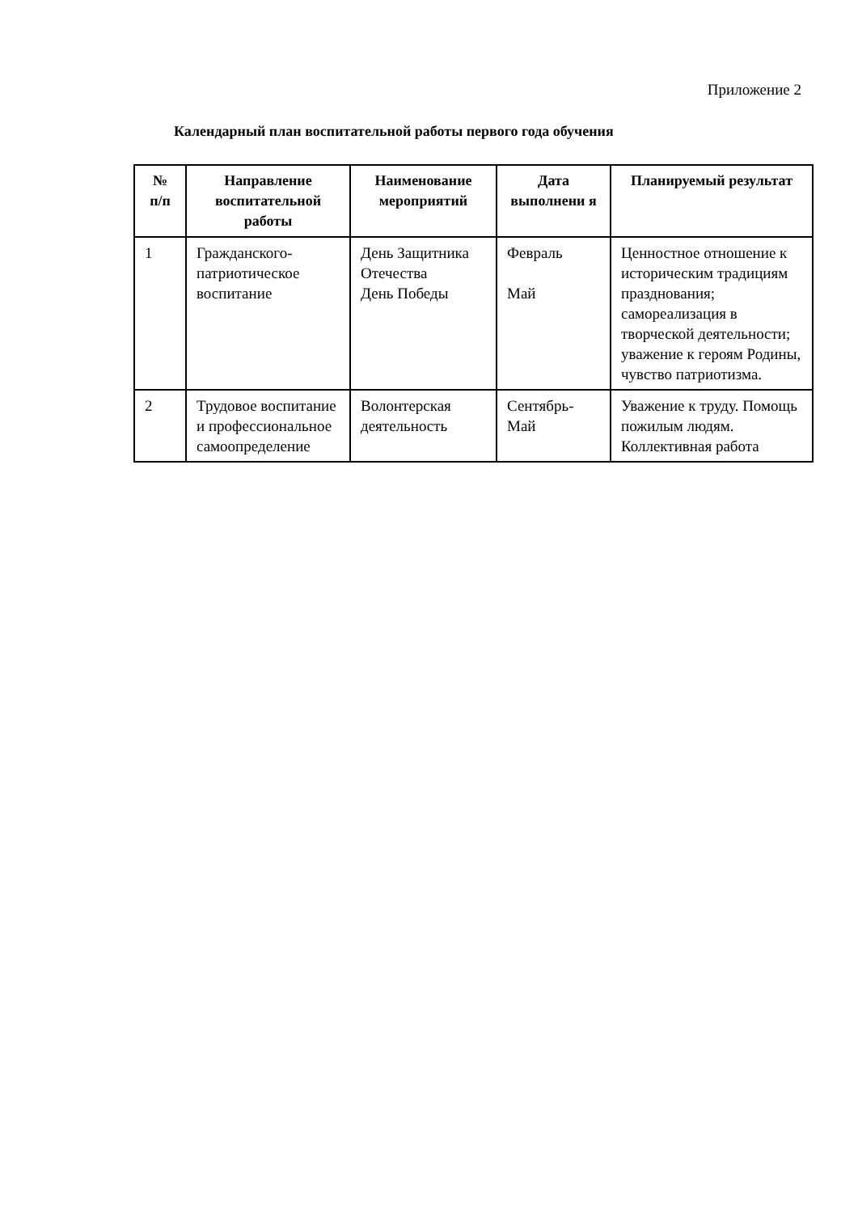Приложение 2
Календарный план воспитательной работы первого года обучения
| № п/п | Направление воспитательной работы | Наименование мероприятий | Дата выполнени я | Планируемый результат |
| --- | --- | --- | --- | --- |
| 1 | Гражданского-патриотическое воспитание | День Защитника Отечества День Победы | Февраль Май | Ценностное отношение к историческим традициям празднования; самореализация в творческой деятельности; уважение к героям Родины, чувство патриотизма. |
| 2 | Трудовое воспитание и профессиональное самоопределение | Волонтерская деятельность | Сентябрь-Май | Уважение к труду. Помощь пожилым людям. Коллективная работа |